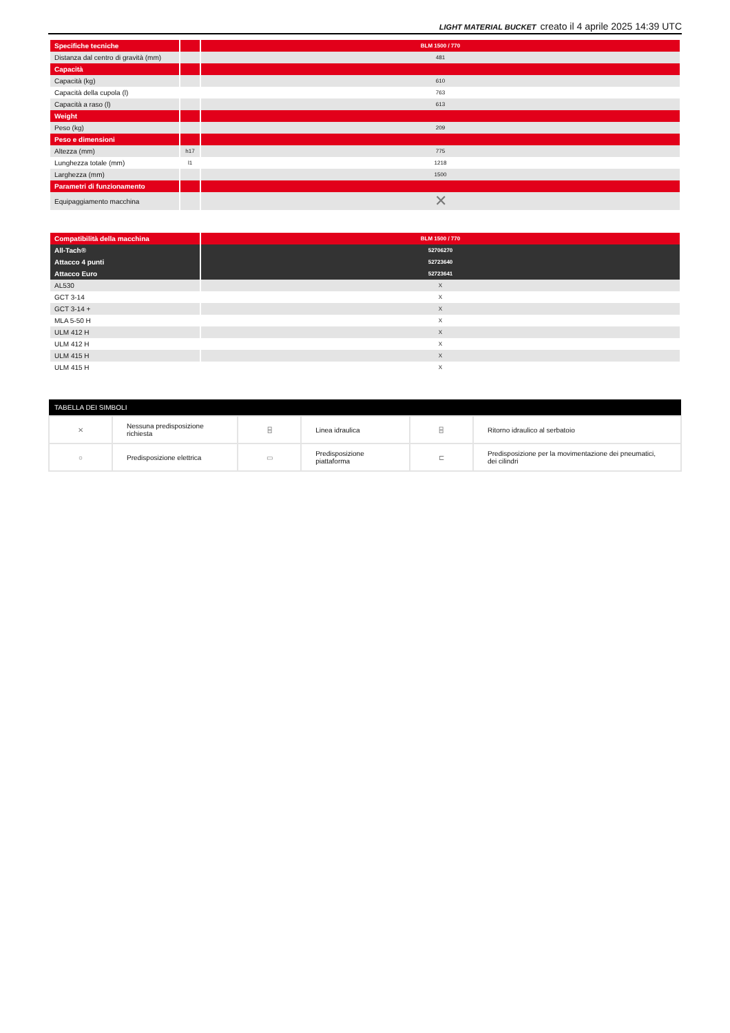LIGHT MATERIAL BUCKET creato il 4 aprile 2025 14:39 UTC
| Specifiche tecniche | | BLM 1500 / 770 |
| --- | --- | --- |
| Distanza dal centro di gravità (mm) | | 481 |
| Capacità | | |
| Capacità (kg) | | 610 |
| Capacità della cupola (l) | | 763 |
| Capacità a raso (l) | | 613 |
| Weight | | |
| Peso (kg) | | 209 |
| Peso e dimensioni | | |
| Altezza (mm) | h17 | 775 |
| Lunghezza totale (mm) | l1 | 1218 |
| Larghezza (mm) | | 1500 |
| Parametri di funzionamento | | |
| Equipaggiamento macchina | | ✕ |
| Compatibilità della macchina | BLM 1500 / 770 |
| --- | --- |
| All-Tach® | 52706270 |
| Attacco 4 punti | 52723640 |
| Attacco Euro | 52723641 |
| AL530 | X |
| GCT 3-14 | X |
| GCT 3-14 + | X |
| MLA 5-50 H | X |
| ULM 412 H | X |
| ULM 412 H | X |
| ULM 415 H | X |
| ULM 415 H | X |
| TABELLA DEI SIMBOLI | | | | | |
| --- | --- | --- | --- | --- | --- |
| ✕ | Nessuna predisposizione richiesta | ⌸ | Linea idraulica | ⌸ | Ritorno idraulico al serbatoio |
| ○ | Predisposizione elettrica | ▭ | Predisposizione piattaforma | ⊏ | Predisposizione per la movimentazione dei pneumatici, dei cilindri |